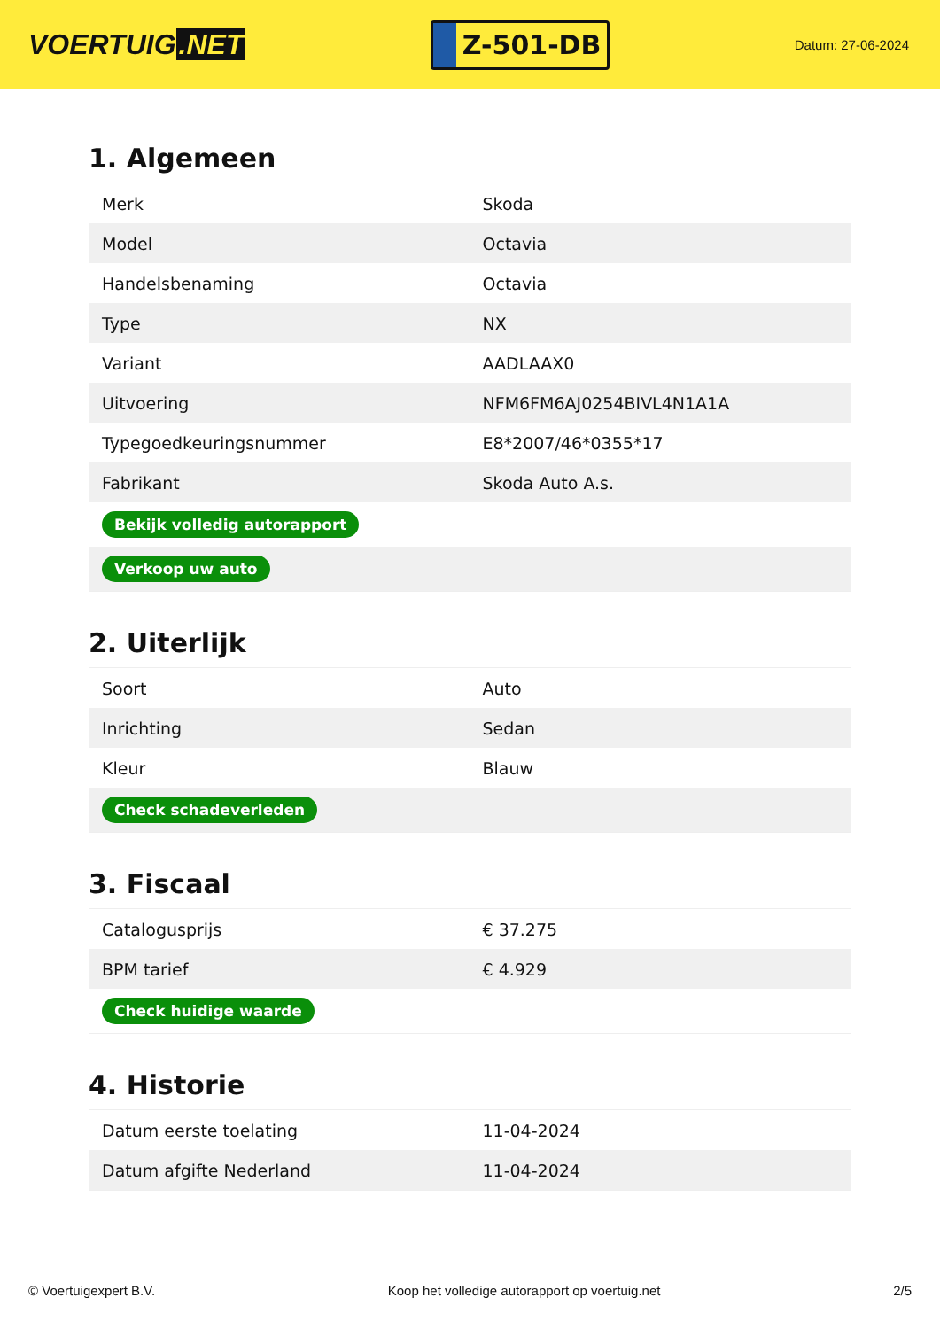VOERTUIG.NET
Z-501-DB
Datum: 27-06-2024
1. Algemeen
| Merk | Skoda |
| Model | Octavia |
| Handelsbenaming | Octavia |
| Type | NX |
| Variant | AADLAAX0 |
| Uitvoering | NFM6FM6AJ0254BIVL4N1A1A |
| Typegoedkeuringsnummer | E8*2007/46*0355*17 |
| Fabrikant | Skoda Auto A.s. |
| Bekijk volledig autorapport | |
| Verkoop uw auto | |
2. Uiterlijk
| Soort | Auto |
| Inrichting | Sedan |
| Kleur | Blauw |
| Check schadeverleden | |
3. Fiscaal
| Catalogusprijs | € 37.275 |
| BPM tarief | € 4.929 |
| Check huidige waarde | |
4. Historie
| Datum eerste toelating | 11-04-2024 |
| Datum afgifte Nederland | 11-04-2024 |
© Voertuigexpert B.V. Koop het volledige autorapport op voertuig.net 2/5